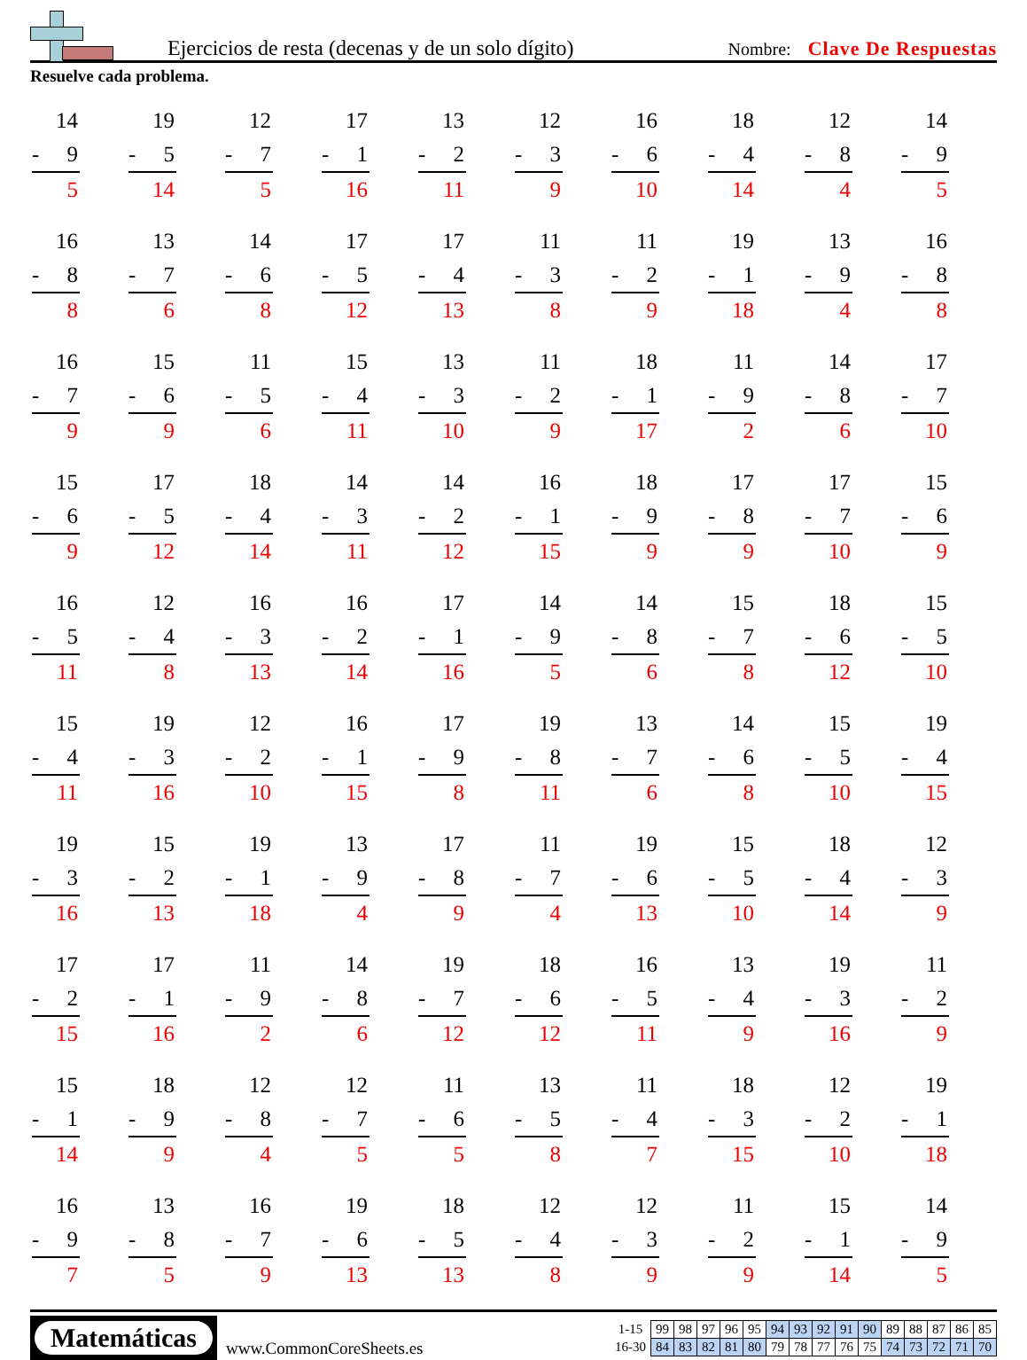Ejercicios de resta (decenas y de un solo dígito)
Nombre: Clave De Respuestas
Resuelve cada problema.
14
- 9
5
19
- 5
14
12
- 7
5
17
- 1
16
13
- 2
11
12
- 3
9
16
- 6
10
18
- 4
14
12
- 8
4
14
- 9
5
16
- 8
8
13
- 7
6
14
- 6
8
17
- 5
12
17
- 4
13
11
- 3
8
11
- 2
9
19
- 1
18
13
- 9
4
16
- 8
8
16
- 7
9
15
- 6
9
11
- 5
6
15
- 4
11
13
- 3
10
11
- 2
9
18
- 1
17
11
- 9
2
14
- 8
6
17
- 7
10
15
- 6
9
17
- 5
12
18
- 4
14
14
- 3
11
14
- 2
12
16
- 1
15
18
- 9
9
17
- 8
9
17
- 7
10
15
- 6
9
16
- 5
11
12
- 4
8
16
- 3
13
16
- 2
14
17
- 1
16
14
- 9
5
14
- 8
6
15
- 7
8
18
- 6
12
15
- 5
10
15
- 4
11
19
- 3
16
12
- 2
10
16
- 1
15
17
- 9
8
19
- 8
11
13
- 7
6
14
- 6
8
15
- 5
10
19
- 4
15
19
- 3
16
15
- 2
13
19
- 1
18
13
- 9
4
17
- 8
9
11
- 7
4
19
- 6
13
15
- 5
10
18
- 4
14
12
- 3
9
17
- 2
15
17
- 1
16
11
- 9
2
14
- 8
6
19
- 7
12
18
- 6
12
16
- 5
11
13
- 4
9
19
- 3
16
11
- 2
9
15
- 1
14
18
- 9
9
12
- 8
4
12
- 7
5
11
- 6
5
13
- 5
8
11
- 4
7
18
- 3
15
12
- 2
10
19
- 1
18
16
- 9
7
13
- 8
5
16
- 7
9
19
- 6
13
18
- 5
13
12
- 4
8
12
- 3
9
11
- 2
9
15
- 1
14
14
- 9
5
Matemáticas
www.CommonCoreSheets.es
| 1-15 | 99 | 98 | 97 | 96 | 95 | 94 | 93 | 92 | 91 | 90 | 89 | 88 | 87 | 86 | 85 |
| 16-30 | 84 | 83 | 82 | 81 | 80 | 79 | 78 | 77 | 76 | 75 | 74 | 73 | 72 | 71 | 70 |